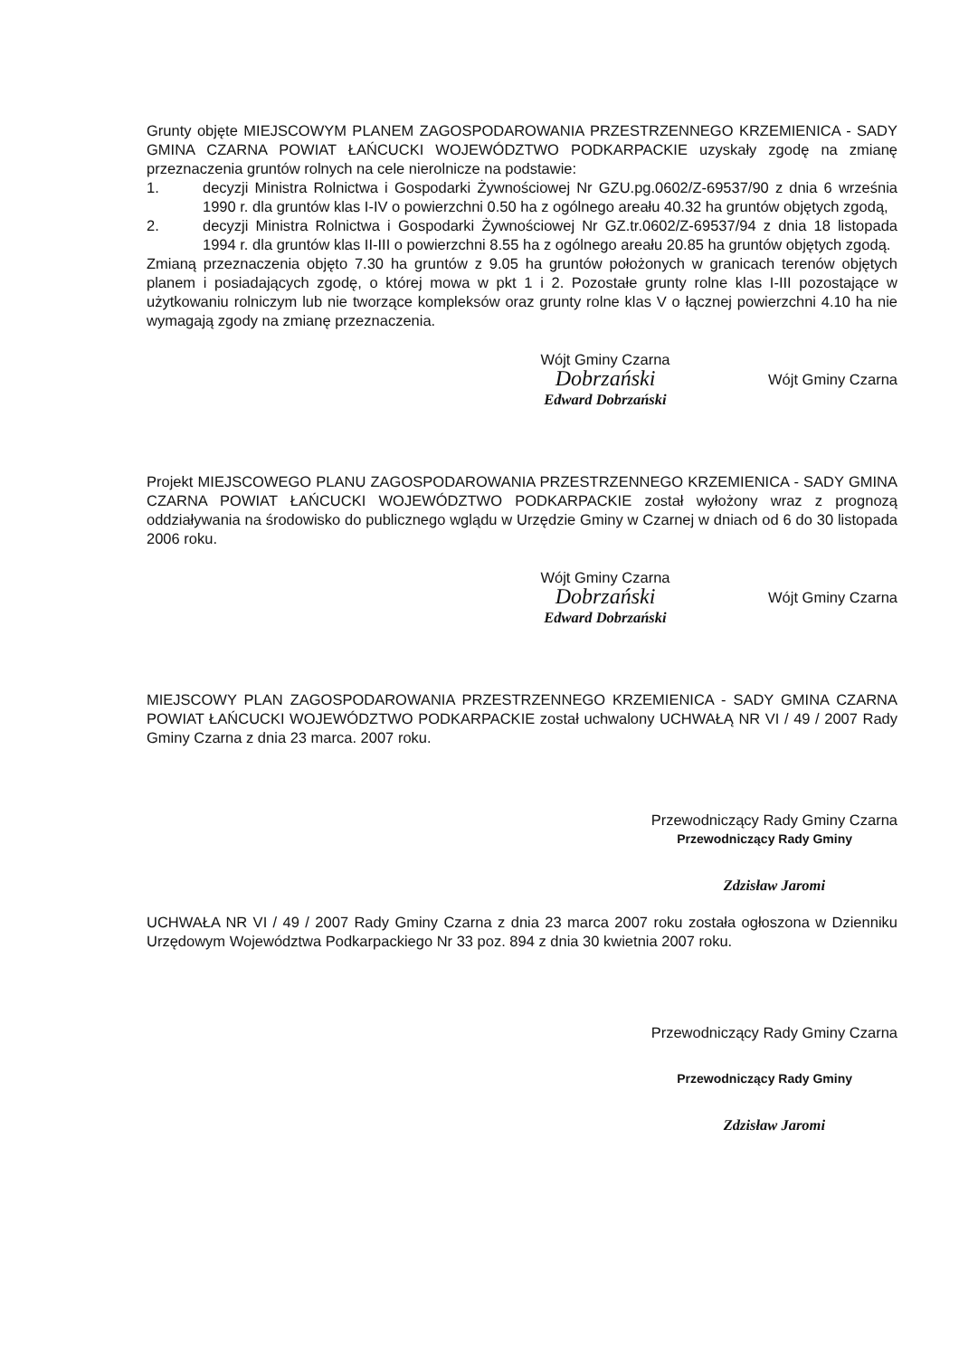Grunty objęte MIEJSCOWYM PLANEM ZAGOSPODAROWANIA PRZESTRZENNEGO KRZEMIENICA - SADY GMINA CZARNA POWIAT ŁAŃCUCKI WOJEWÓDZTWO PODKARPACKIE uzyskały zgodę na zmianę przeznaczenia gruntów rolnych na cele nierolnicze na podstawie:
1. decyzji Ministra Rolnictwa i Gospodarki Żywnościowej Nr GZU.pg.0602/Z-69537/90 z dnia 6 września 1990 r. dla gruntów klas I-IV o powierzchni 0.50 ha z ogólnego areału 40.32 ha gruntów objętych zgodą,
2. decyzji Ministra Rolnictwa i Gospodarki Żywnościowej Nr GZ.tr.0602/Z-69537/94 z dnia 18 listopada 1994 r. dla gruntów klas II-III o powierzchni 8.55 ha z ogólnego areału 20.85 ha gruntów objętych zgodą.
Zmianą przeznaczenia objęto 7.30 ha gruntów z 9.05 ha gruntów położonych w granicach terenów objętych planem i posiadających zgodę, o której mowa w pkt 1 i 2. Pozostałe grunty rolne klas I-III pozostające w użytkowaniu rolniczym lub nie tworzące kompleksów oraz grunty rolne klas V o łącznej powierzchni 4.10 ha nie wymagają zgody na zmianę przeznaczenia.
Wójt Gminy Czarna
Dobrzański
Edward Dobrzański
Wójt Gminy Czarna
Projekt MIEJSCOWEGO PLANU ZAGOSPODAROWANIA PRZESTRZENNEGO KRZEMIENICA - SADY GMINA CZARNA POWIAT ŁAŃCUCKI WOJEWÓDZTWO PODKARPACKIE został wyłożony wraz z prognozą oddziaływania na środowisko do publicznego wglądu w Urzędzie Gminy w Czarnej w dniach od 6 do 30 listopada 2006 roku.
Wójt Gminy Czarna
Dobrzański
Edward Dobrzański
Wójt Gminy Czarna
MIEJSCOWY PLAN ZAGOSPODAROWANIA PRZESTRZENNEGO KRZEMIENICA - SADY GMINA CZARNA POWIAT ŁAŃCUCKI WOJEWÓDZTWO PODKARPACKIE został uchwalony UCHWAŁĄ NR VI / 49 / 2007 Rady Gminy Czarna z dnia 23 marca. 2007 roku.
Przewodniczący Rady Gminy Czarna
Przewodniczący Rady Gminy
Zdzisław Jaromi
UCHWAŁA NR VI / 49 / 2007 Rady Gminy Czarna z dnia 23 marca 2007 roku została ogłoszona w Dzienniku Urzędowym Województwa Podkarpackiego Nr 33 poz. 894 z dnia 30 kwietnia 2007 roku.
Przewodniczący Rady Gminy Czarna
Przewodniczący Rady Gminy
Zdzisław Jaromi